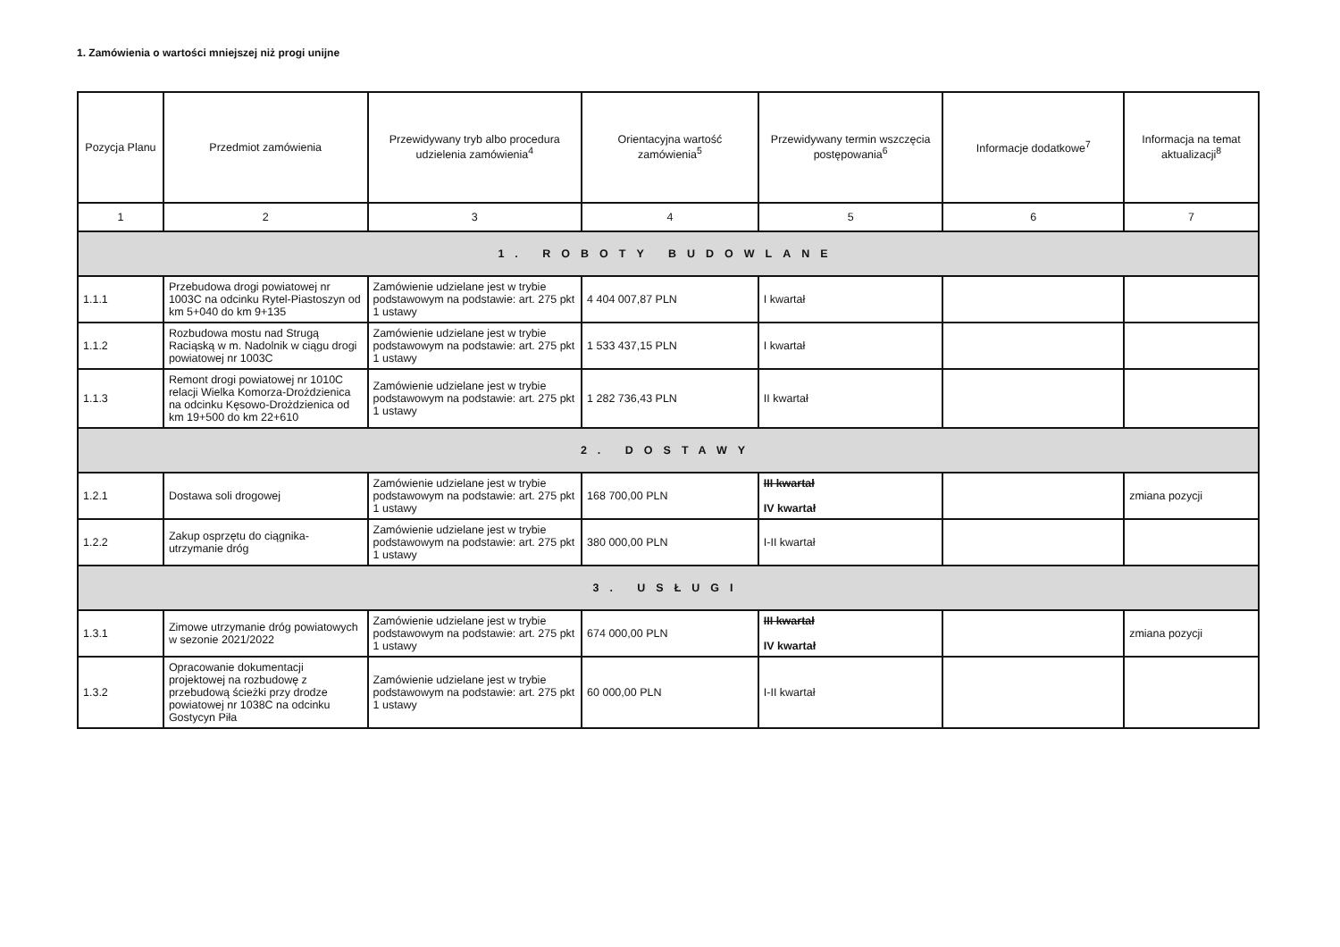1. Zamówienia o wartości mniejszej niż progi unijne
| Pozycja Planu | Przedmiot zamówienia | Przewidywany tryb albo procedura udzielenia zamówienia<sup>4</sup> | Orientacyjna wartość zamówienia<sup>5</sup> | Przewidywany termin wszczęcia postępowania<sup>6</sup> | Informacje dodatkowe<sup>7</sup> | Informacja na temat aktualizacji<sup>8</sup> |
| --- | --- | --- | --- | --- | --- | --- |
| 1 | 2 | 3 | 4 | 5 | 6 | 7 |
| 1. ROBOTY BUDOWLANE | | | | | | |
| 1.1.1 | Przebudowa drogi powiatowej nr 1003C na odcinku Rytel-Piastoszyn od km 5+040 do km 9+135 | Zamówienie udzielane jest w trybie podstawowym na podstawie: art. 275 pkt 1 ustawy | 4 404 007,87 PLN | I kwartał | | |
| 1.1.2 | Rozbudowa mostu nad Strugą Raciąską w m. Nadolnik w ciągu drogi powiatowej nr 1003C | Zamówienie udzielane jest w trybie podstawowym na podstawie: art. 275 pkt 1 ustawy | 1 533 437,15 PLN | I kwartał | | |
| 1.1.3 | Remont drogi powiatowej nr 1010C relacji Wielka Komorza-Drożdzienica na odcinku Kęsowo-Drożdzienica od km 19+500 do km 22+610 | Zamówienie udzielane jest w trybie podstawowym na podstawie: art. 275 pkt 1 ustawy | 1 282 736,43 PLN | II kwartał | | |
| 2. DOSTAWY | | | | | | |
| 1.2.1 | Dostawa soli drogowej | Zamówienie udzielane jest w trybie podstawowym na podstawie: art. 275 pkt 1 ustawy | 168 700,00 PLN | III kwartał IV kwartał | | zmiana pozycji |
| 1.2.2 | Zakup osprzętu do ciągnika-utrzymanie dróg | Zamówienie udzielane jest w trybie podstawowym na podstawie: art. 275 pkt 1 ustawy | 380 000,00 PLN | I-II kwartał | | |
| 3. USŁUGI | | | | | | |
| 1.3.1 | Zimowe utrzymanie dróg powiatowych w sezonie 2021/2022 | Zamówienie udzielane jest w trybie podstawowym na podstawie: art. 275 pkt 1 ustawy | 674 000,00 PLN | III kwartał IV kwartał | | zmiana pozycji |
| 1.3.2 | Opracowanie dokumentacji projektowej na rozbudowę z przebudową ścieżki przy drodze powiatowej nr 1038C na odcinku Gostycyn Piła | Zamówienie udzielane jest w trybie podstawowym na podstawie: art. 275 pkt 1 ustawy | 60 000,00 PLN | I-II kwartał | | |